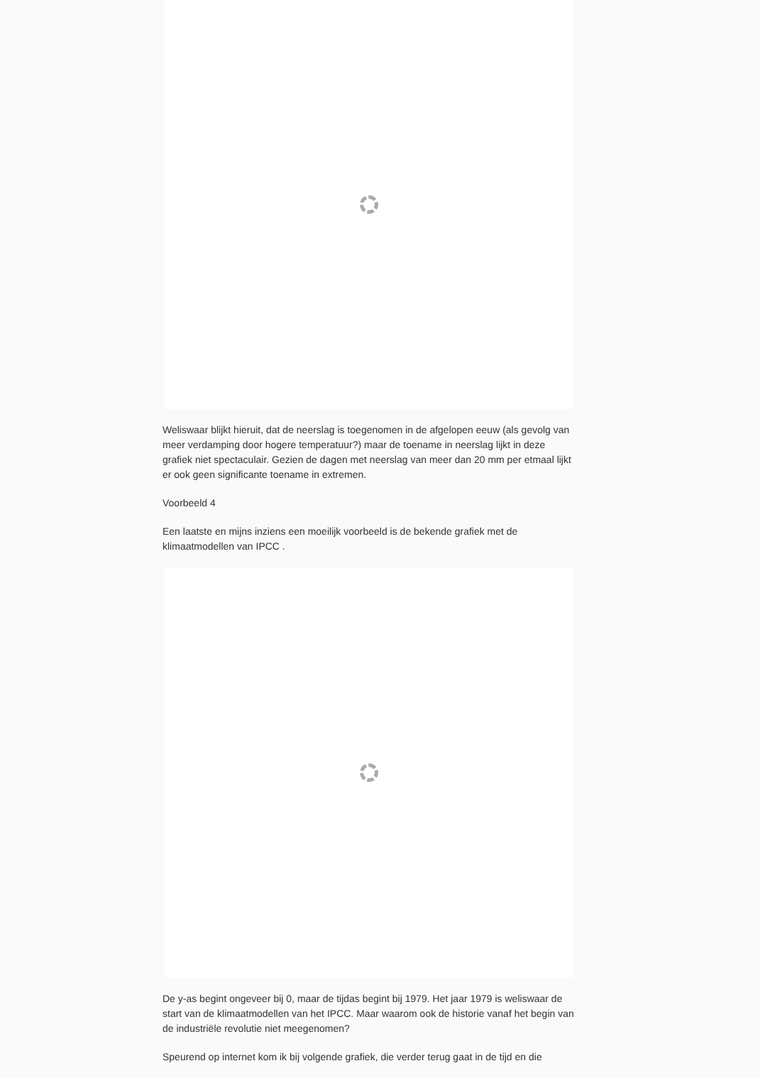Weliswaar blijkt hieruit, dat de neerslag is toegenomen in de afgelopen eeuw (als gevolg van meer verdamping door hogere temperatuur?) maar de toename in neerslag lijkt in deze grafiek niet spectaculair. Gezien de dagen met neerslag van meer dan 20 mm per etmaal lijkt er ook geen significante toename in extremen.
Voorbeeld 4
Een laatste en mijns inziens een moeilijk voorbeeld is de bekende grafiek met de klimaatmodellen van IPCC .
De y-as begint ongeveer bij 0, maar de tijdas begint bij 1979. Het jaar 1979 is weliswaar de start van de klimaatmodellen van het IPCC. Maar waarom ook de historie vanaf het begin van de industriële revolutie niet meegenomen?
Speurend op internet kom ik bij volgende grafiek, die verder terug gaat in de tijd en die